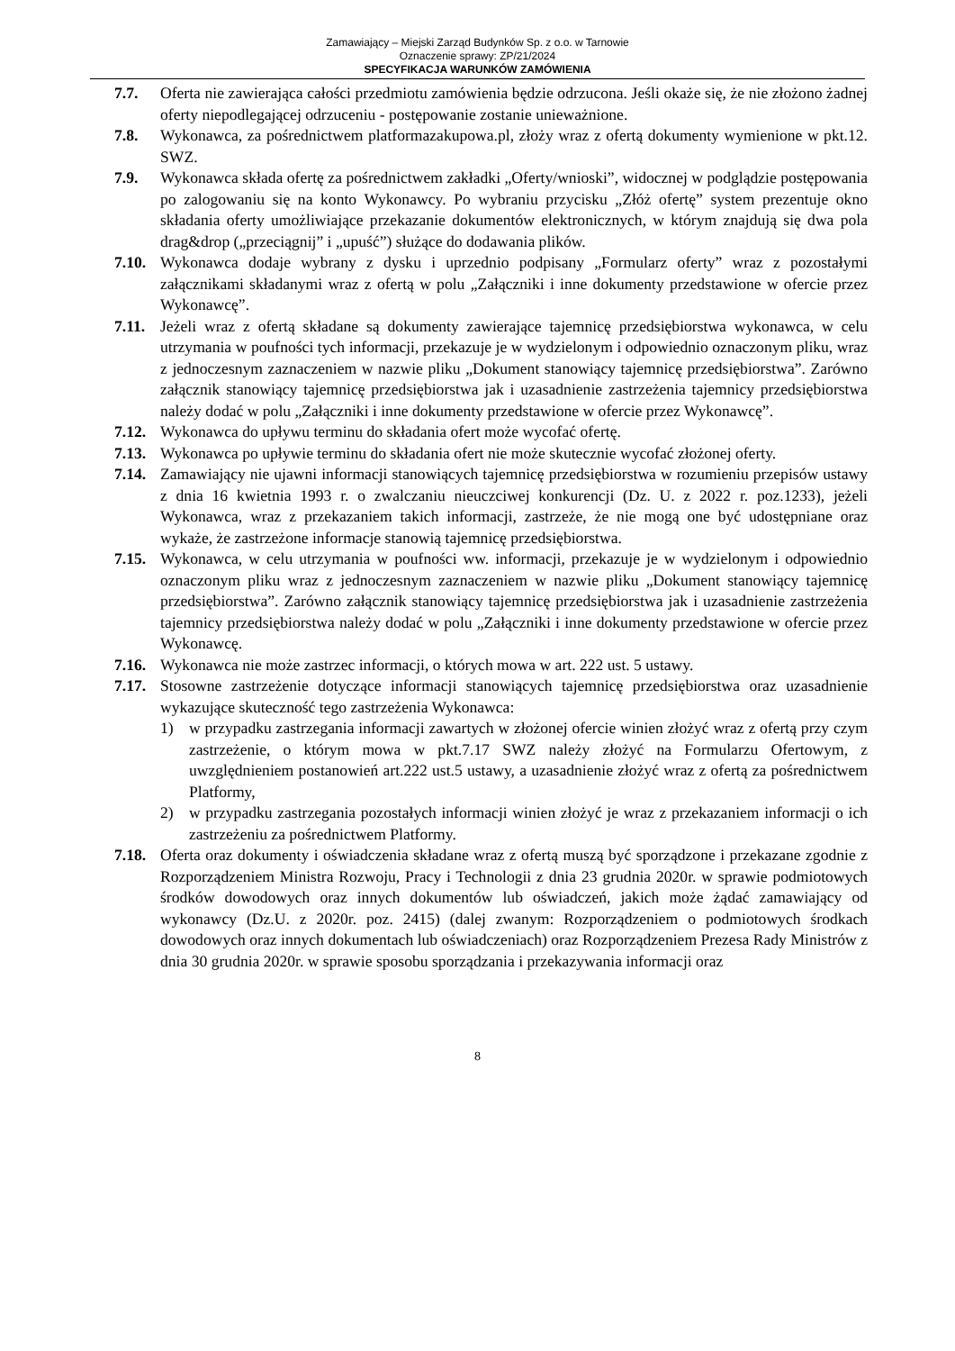Zamawiający – Miejski Zarząd Budynków Sp. z o.o. w Tarnowie
Oznaczenie sprawy: ZP/21/2024
SPECYFIKACJA WARUNKÓW ZAMÓWIENIA
7.7. Oferta nie zawierająca całości przedmiotu zamówienia będzie odrzucona. Jeśli okaże się, że nie złożono żadnej oferty niepodlegającej odrzuceniu - postępowanie zostanie unieważnione.
7.8. Wykonawca, za pośrednictwem platformazakupowa.pl, złoży wraz z ofertą dokumenty wymienione w pkt.12. SWZ.
7.9. Wykonawca składa ofertę za pośrednictwem zakładki „Oferty/wnioski”, widocznej w podglądzie postępowania po zalogowaniu się na konto Wykonawcy. Po wybraniu przycisku „Złóż ofertę” system prezentuje okno składania oferty umożliwiające przekazanie dokumentów elektronicznych, w którym znajdują się dwa pola drag&drop („przeciągnij” i „upuść”) służące do dodawania plików.
7.10. Wykonawca dodaje wybrany z dysku i uprzednio podpisany „Formularz oferty” wraz z pozostałymi załącznikami składanymi wraz z ofertą w polu „Załączniki i inne dokumenty przedstawione w ofercie przez Wykonawcę”.
7.11. Jeżeli wraz z ofertą składane są dokumenty zawierające tajemnicę przedsiębiorstwa wykonawca, w celu utrzymania w poufności tych informacji, przekazuje je w wydzielonym i odpowiednio oznaczonym pliku, wraz z jednoczesnym zaznaczeniem w nazwie pliku „Dokument stanowiący tajemnicę przedsiębiorstwa”. Zarówno załącznik stanowiący tajemnicę przedsiębiorstwa jak i uzasadnienie zastrzeżenia tajemnicy przedsiębiorstwa należy dodać w polu „Załączniki i inne dokumenty przedstawione w ofercie przez Wykonawcę”.
7.12. Wykonawca do upływu terminu do składania ofert może wycofać ofertę.
7.13. Wykonawca po upływie terminu do składania ofert nie może skutecznie wycofać złożonej oferty.
7.14. Zamawiający nie ujawni informacji stanowiących tajemnicę przedsiębiorstwa w rozumieniu przepisów ustawy z dnia 16 kwietnia 1993 r. o zwalczaniu nieuczciwej konkurencji (Dz. U. z 2022 r. poz.1233), jeżeli Wykonawca, wraz z przekazaniem takich informacji, zastrzeże, że nie mogą one być udostępniane oraz wykaże, że zastrzeżone informacje stanowią tajemnicę przedsiębiorstwa.
7.15. Wykonawca, w celu utrzymania w poufności ww. informacji, przekazuje je w wydzielonym i odpowiednio oznaczonym pliku wraz z jednoczesnym zaznaczeniem w nazwie pliku „Dokument stanowiący tajemnicę przedsiębiorstwa”. Zarówno załącznik stanowiący tajemnicę przedsiębiorstwa jak i uzasadnienie zastrzeżenia tajemnicy przedsiębiorstwa należy dodać w polu „Załączniki i inne dokumenty przedstawione w ofercie przez Wykonawcę.
7.16. Wykonawca nie może zastrzec informacji, o których mowa w art. 222 ust. 5 ustawy.
7.17. Stosowne zastrzeżenie dotyczące informacji stanowiących tajemnicę przedsiębiorstwa oraz uzasadnienie wykazujące skuteczność tego zastrzeżenia Wykonawca:
1) w przypadku zastrzegania informacji zawartych w złożonej ofercie winien złożyć wraz z ofertą przy czym zastrzeżenie, o którym mowa w pkt.7.17 SWZ należy złożyć na Formularzu Ofertowym, z uwzględnieniem postanowień art.222 ust.5 ustawy, a uzasadnienie złożyć wraz z ofertą za pośrednictwem Platformy,
2) w przypadku zastrzegania pozostałych informacji winien złożyć je wraz z przekazaniem informacji o ich zastrzeżeniu za pośrednictwem Platformy.
7.18. Oferta oraz dokumenty i oświadczenia składane wraz z ofertą muszą być sporządzone i przekazane zgodnie z Rozporządzeniem Ministra Rozwoju, Pracy i Technologii z dnia 23 grudnia 2020r. w sprawie podmiotowych środków dowodowych oraz innych dokumentów lub oświadczeń, jakich może żądać zamawiający od wykonawcy (Dz.U. z 2020r. poz. 2415) (dalej zwanym: Rozporządzeniem o podmiotowych środkach dowodowych oraz innych dokumentach lub oświadczeniach) oraz Rozporządzeniem Prezesa Rady Ministrów z dnia 30 grudnia 2020r. w sprawie sposobu sporządzania i przekazywania informacji oraz
8